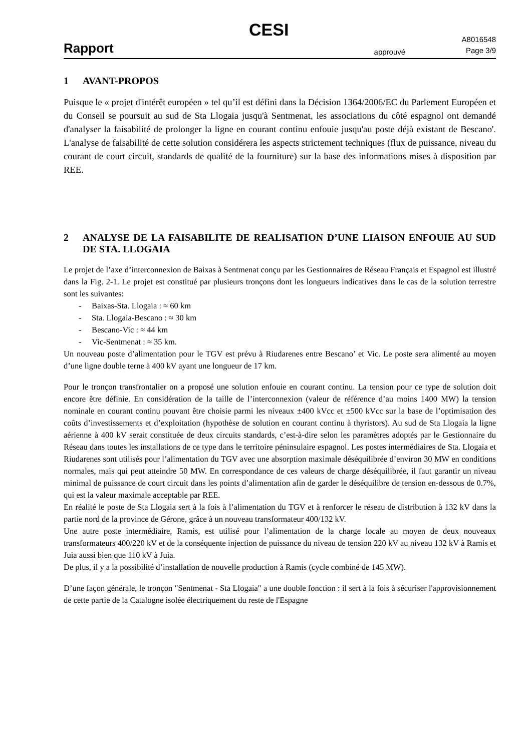CESI
Rapport
approuvé
A8016548
Page 3/9
1 AVANT-PROPOS
Puisque le « projet d'intérêt européen » tel qu’il est défini dans la Décision 1364/2006/EC du Parlement Européen et du Conseil se poursuit au sud de Sta Llogaia jusqu'à Sentmenat, les associations du côté espagnol ont demandé d'analyser la faisabilité de prolonger la ligne en courant continu enfouie jusqu'au poste déjà existant de Bescano'. L'analyse de faisabilité de cette solution considérera les aspects strictement techniques (flux de puissance, niveau du courant de court circuit, standards de qualité de la fourniture) sur la base des informations mises à disposition par REE.
2 ANALYSE DE LA FAISABILITE DE REALISATION D’UNE LIAISON ENFOUIE AU SUD DE STA. LLOGAIA
Le projet de l’axe d’interconnexion de Baixas à Sentmenat conçu par les Gestionnaires de Réseau Français et Espagnol est illustré dans la Fig. 2-1. Le projet est constitué par plusieurs tronçons dont les longueurs indicatives dans le cas de la solution terrestre sont les suivantes:
- Baixas-Sta. Llogaia : ≈ 60 km
- Sta. Llogaia-Bescano : ≈ 30 km
- Bescano-Vic : ≈ 44 km
- Vic-Sentmenat : ≈ 35 km.
Un nouveau poste d’alimentation pour le TGV est prévu à Riudarenes entre Bescano’ et Vic. Le poste sera alimenté au moyen d’une ligne double terne à 400 kV ayant une longueur de 17 km.
Pour le tronçon transfrontalier on a proposé une solution enfouie en courant continu. La tension pour ce type de solution doit encore être définie. En considération de la taille de l’interconnexion (valeur de référence d’au moins 1400 MW) la tension nominale en courant continu pouvant être choisie parmi les niveaux ±400 kVcc et ±500 kVcc sur la base de l’optimisation des coûts d’investissements et d’exploitation (hypothèse de solution en courant continu à thyristors). Au sud de Sta Llogaia la ligne aérienne à 400 kV serait constituée de deux circuits standards, c’est-à-dire selon les paramètres adoptés par le Gestionnaire du Réseau dans toutes les installations de ce type dans le territoire péninsulaire espagnol. Les postes intermédiaires de Sta. Llogaia et Riudarenes sont utilisés pour l’alimentation du TGV avec une absorption maximale déséquilibrée d’environ 30 MW en conditions normales, mais qui peut atteindre 50 MW. En correspondance de ces valeurs de charge déséquilibrée, il faut garantir un niveau minimal de puissance de court circuit dans les points d’alimentation afin de garder le déséquilibre de tension en-dessous de 0.7%, qui est la valeur maximale acceptable par REE.
En réalité le poste de Sta Llogaia sert à la fois à l’alimentation du TGV et à renforcer le réseau de distribution à 132 kV dans la partie nord de la province de Gérone, grâce à un nouveau transformateur 400/132 kV.
Une autre poste intermédiaire, Ramis, est utilisé pour l’alimentation de la charge locale au moyen de deux nouveaux transformateurs 400/220 kV et de la conséquente injection de puissance du niveau de tension 220 kV au niveau 132 kV à Ramis et Juia aussi bien que 110 kV à Juia.
De plus, il y a la possibilité d’installation de nouvelle production à Ramis (cycle combiné de 145 MW).
D’une façon générale, le tronçon "Sentmenat - Sta Llogaia" a une double fonction : il sert à la fois à sécuriser l'approvisionnement de cette partie de la Catalogne isolée électriquement du reste de l'Espagne